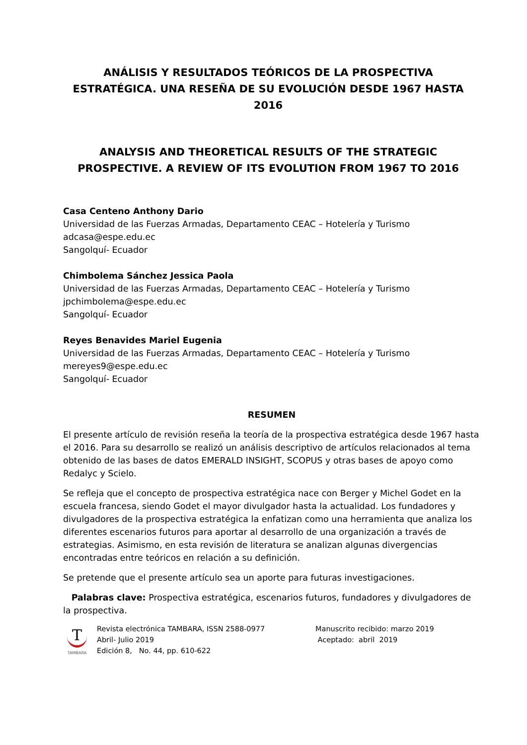ANÁLISIS Y RESULTADOS TEÓRICOS DE LA PROSPECTIVA ESTRATÉGICA. UNA RESEÑA DE SU EVOLUCIÓN DESDE 1967 HASTA 2016
ANALYSIS AND THEORETICAL RESULTS OF THE STRATEGIC PROSPECTIVE. A REVIEW OF ITS EVOLUTION FROM 1967 TO 2016
Casa Centeno Anthony Dario
Universidad de las Fuerzas Armadas, Departamento CEAC – Hotelería y Turismo
adcasa@espe.edu.ec
Sangolquí- Ecuador
Chimbolema Sánchez Jessica Paola
Universidad de las Fuerzas Armadas, Departamento CEAC – Hotelería y Turismo
jpchimbolema@espe.edu.ec
Sangolquí- Ecuador
Reyes Benavides Mariel Eugenia
Universidad de las Fuerzas Armadas, Departamento CEAC – Hotelería y Turismo
mereyes9@espe.edu.ec
Sangolquí- Ecuador
RESUMEN
El presente artículo de revisión reseña la teoría de la prospectiva estratégica desde 1967 hasta el 2016. Para su desarrollo se realizó un análisis descriptivo de artículos relacionados al tema obtenido de las bases de datos EMERALD INSIGHT, SCOPUS y otras bases de apoyo como Redalyc y Scielo.
Se refleja que el concepto de prospectiva estratégica nace con Berger y Michel Godet en la escuela francesa, siendo Godet el mayor divulgador hasta la actualidad. Los fundadores y divulgadores de la prospectiva estratégica la enfatizan como una herramienta que analiza los diferentes escenarios futuros para aportar al desarrollo de una organización a través de estrategias. Asimismo, en esta revisión de literatura se analizan algunas divergencias encontradas entre teóricos en relación a su definición.
Se pretende que el presente artículo sea un aporte para futuras investigaciones.
Palabras clave: Prospectiva estratégica, escenarios futuros, fundadores y divulgadores de la prospectiva.
T
TAMBARA
Revista electrónica TAMBARA, ISSN 2588-0977
Abril- Julio 2019
Edición 8, No. 44, pp. 610-622
Manuscrito recibido: marzo 2019
Aceptado: abril 2019